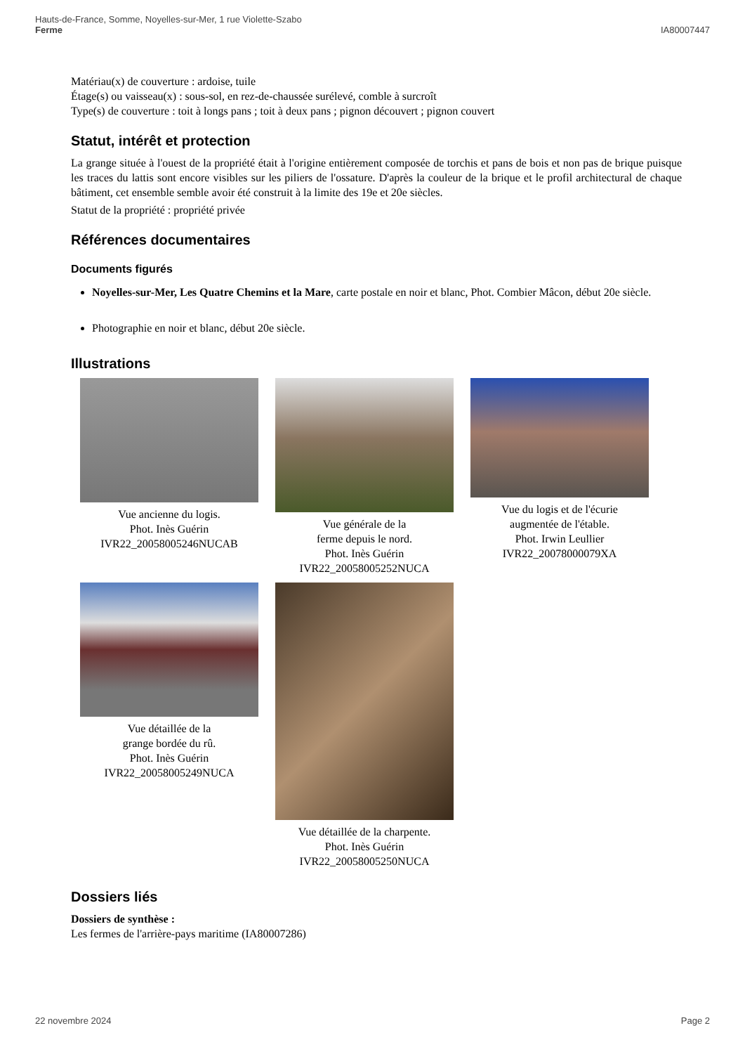Hauts-de-France, Somme, Noyelles-sur-Mer, 1 rue Violette-Szabo
Ferme
IA80007447
Matériau(x) de couverture : ardoise, tuile
Étage(s) ou vaisseau(x) : sous-sol, en rez-de-chaussée surélevé, comble à surcroît
Type(s) de couverture : toit à longs pans ; toit à deux pans ; pignon découvert ; pignon couvert
Statut, intérêt et protection
La grange située à l'ouest de la propriété était à l'origine entièrement composée de torchis et pans de bois et non pas de brique puisque les traces du lattis sont encore visibles sur les piliers de l'ossature. D'après la couleur de la brique et le profil architectural de chaque bâtiment, cet ensemble semble avoir été construit à la limite des 19e et 20e siècles.
Statut de la propriété : propriété privée
Références documentaires
Documents figurés
Noyelles-sur-Mer, Les Quatre Chemins et la Mare, carte postale en noir et blanc, Phot. Combier Mâcon, début 20e siècle.
Photographie en noir et blanc, début 20e siècle.
Illustrations
Vue ancienne du logis.
Phot. Inès Guérin
IVR22_20058005246NUCAB
Vue générale de la
ferme depuis le nord.
Phot. Inès Guérin
IVR22_20058005252NUCA
Vue du logis et de l'écurie
augmentée de l'étable.
Phot. Irwin Leullier
IVR22_20078000079XA
Vue détaillée de la
grange bordée du rû.
Phot. Inès Guérin
IVR22_20058005249NUCA
Vue détaillée de la charpente.
Phot. Inès Guérin
IVR22_20058005250NUCA
Dossiers liés
Dossiers de synthèse :
Les fermes de l'arrière-pays maritime (IA80007286)
22 novembre 2024 Page 2